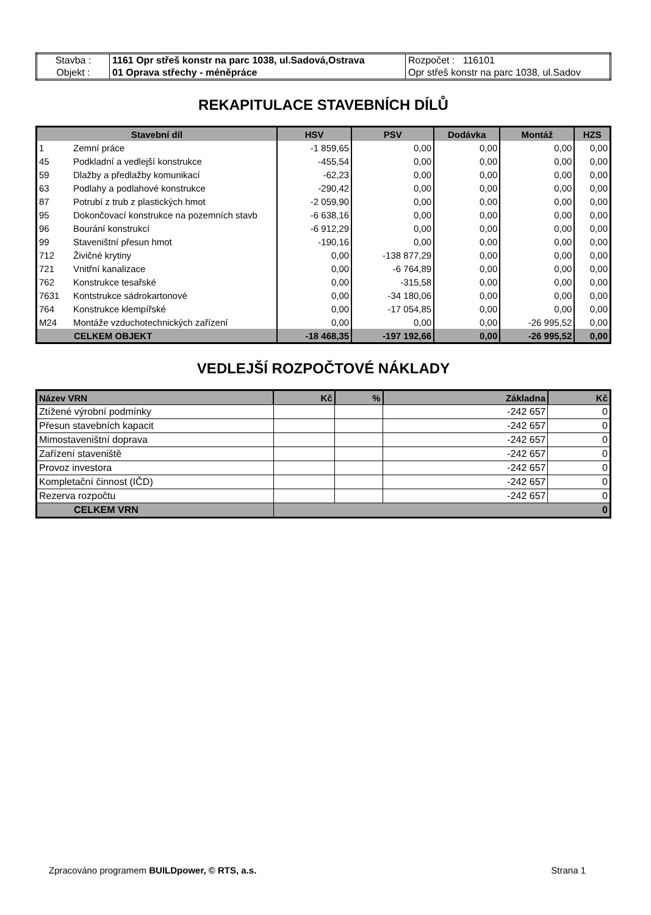| Stavba : | 1161 Opr střeš konstr na parc 1038, ul.Sadová,Ostrava | Rozpočet : 116101 |
| Objekt : | 01 Oprava střechy - méněpráce | Opr střeš konstr na parc 1038, ul.Sadov |
REKAPITULACE STAVEBNÍCH DÍLŮ
| Stavební díl | | HSV | PSV | Dodávka | Montáž | HZS |
| --- | --- | --- | --- | --- | --- | --- |
| 1 | Zemní práce | -1 859,65 | 0,00 | 0,00 | 0,00 | 0,00 |
| 45 | Podkladní a vedlejší konstrukce | -455,54 | 0,00 | 0,00 | 0,00 | 0,00 |
| 59 | Dlažby a předlažby komunikací | -62,23 | 0,00 | 0,00 | 0,00 | 0,00 |
| 63 | Podlahy a podlahové konstrukce | -290,42 | 0,00 | 0,00 | 0,00 | 0,00 |
| 87 | Potrubí z trub z plastických hmot | -2 059,90 | 0,00 | 0,00 | 0,00 | 0,00 |
| 95 | Dokončovací konstrukce na pozemních stavb | -6 638,16 | 0,00 | 0,00 | 0,00 | 0,00 |
| 96 | Bourání konstrukcí | -6 912,29 | 0,00 | 0,00 | 0,00 | 0,00 |
| 99 | Staveništní přesun hmot | -190,16 | 0,00 | 0,00 | 0,00 | 0,00 |
| 712 | Živičné krytiny | 0,00 | -138 877,29 | 0,00 | 0,00 | 0,00 |
| 721 | Vnitřní kanalizace | 0,00 | -6 764,89 | 0,00 | 0,00 | 0,00 |
| 762 | Konstrukce tesařské | 0,00 | -315,58 | 0,00 | 0,00 | 0,00 |
| 7631 | Kontstrukce sádrokartonové | 0,00 | -34 180,06 | 0,00 | 0,00 | 0,00 |
| 764 | Konstrukce klempířské | 0,00 | -17 054,85 | 0,00 | 0,00 | 0,00 |
| M24 | Montáže vzduchotechnických zařízení | 0,00 | 0,00 | 0,00 | -26 995,52 | 0,00 |
| CELKEM OBJEKT | | -18 468,35 | -197 192,66 | 0,00 | -26 995,52 | 0,00 |
VEDLEJŠÍ ROZPOČTOVÉ NÁKLADY
| Název VRN | Kč | % | Základna | Kč |
| --- | --- | --- | --- | --- |
| Ztížené výrobní podmínky | | | -242 657 | 0 |
| Přesun stavebních kapacit | | | -242 657 | 0 |
| Mimostaveništní doprava | | | -242 657 | 0 |
| Zařízení staveniště | | | -242 657 | 0 |
| Provoz investora | | | -242 657 | 0 |
| Kompletační činnost (IČD) | | | -242 657 | 0 |
| Rezerva rozpočtu | | | -242 657 | 0 |
| CELKEM VRN | 0 | | | |
Zpracováno programem BUILDpower, © RTS, a.s. Strana 1